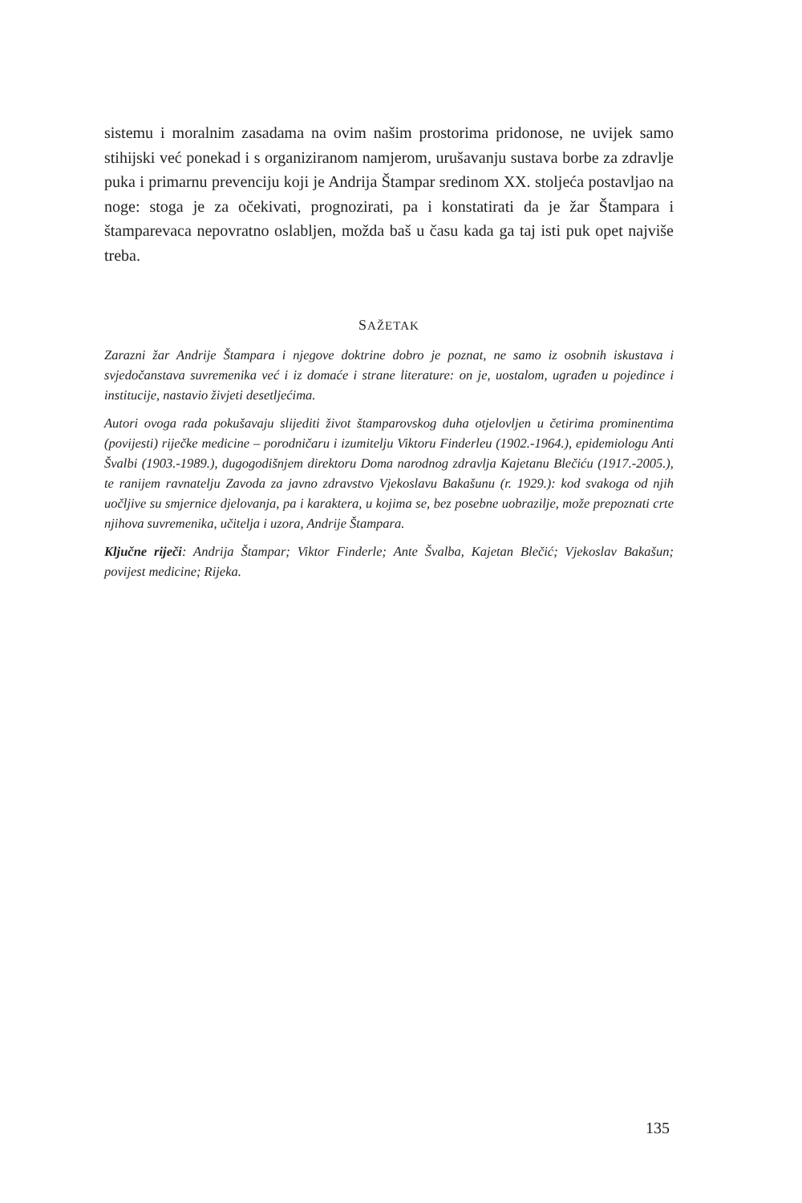sistemu i moralnim zasadama na ovim našim prostorima pridonose, ne uvijek samo stihijski već ponekad i s organiziranom namjerom, urušavanju sustava borbe za zdravlje puka i primarnu prevenciju koji je Andrija Štampar sredinom XX. stoljeća postavljao na noge: stoga je za očekivati, prognozirati, pa i konstatirati da je žar Štampara i štamparevaca nepovratno oslabljen, možda baš u času kada ga taj isti puk opet najviše treba.
SAŽETAK
Zarazni žar Andrije Štampara i njegove doktrine dobro je poznat, ne samo iz osobnih iskustava i svjedočanstava suvremenika već i iz domaće i strane literature: on je, uostalom, ugrađen u pojedince i institucije, nastavio živjeti desetljećima.
Autori ovoga rada pokušavaju slijediti život štamparovskog duha otjelovljen u četirima prominentima (povijesti) riječke medicine – porodničaru i izumitelju Viktoru Finderleu (1902.-1964.), epidemiologu Anti Švalbi (1903.-1989.), dugogodišnjem direktoru Doma narodnog zdravlja Kajetanu Blečiću (1917.-2005.), te ranijem ravnatelju Zavoda za javno zdravstvo Vjekoslavu Bakašunu (r. 1929.): kod svakoga od njih uočljive su smjernice djelovanja, pa i karaktera, u kojima se, bez posebne uobrazilje, može prepoznati crte njihova suvremenika, učitelja i uzora, Andrije Štampara.
Ključne riječi: Andrija Štampar; Viktor Finderle; Ante Švalba, Kajetan Blečić; Vjekoslav Bakašun; povijest medicine; Rijeka.
135